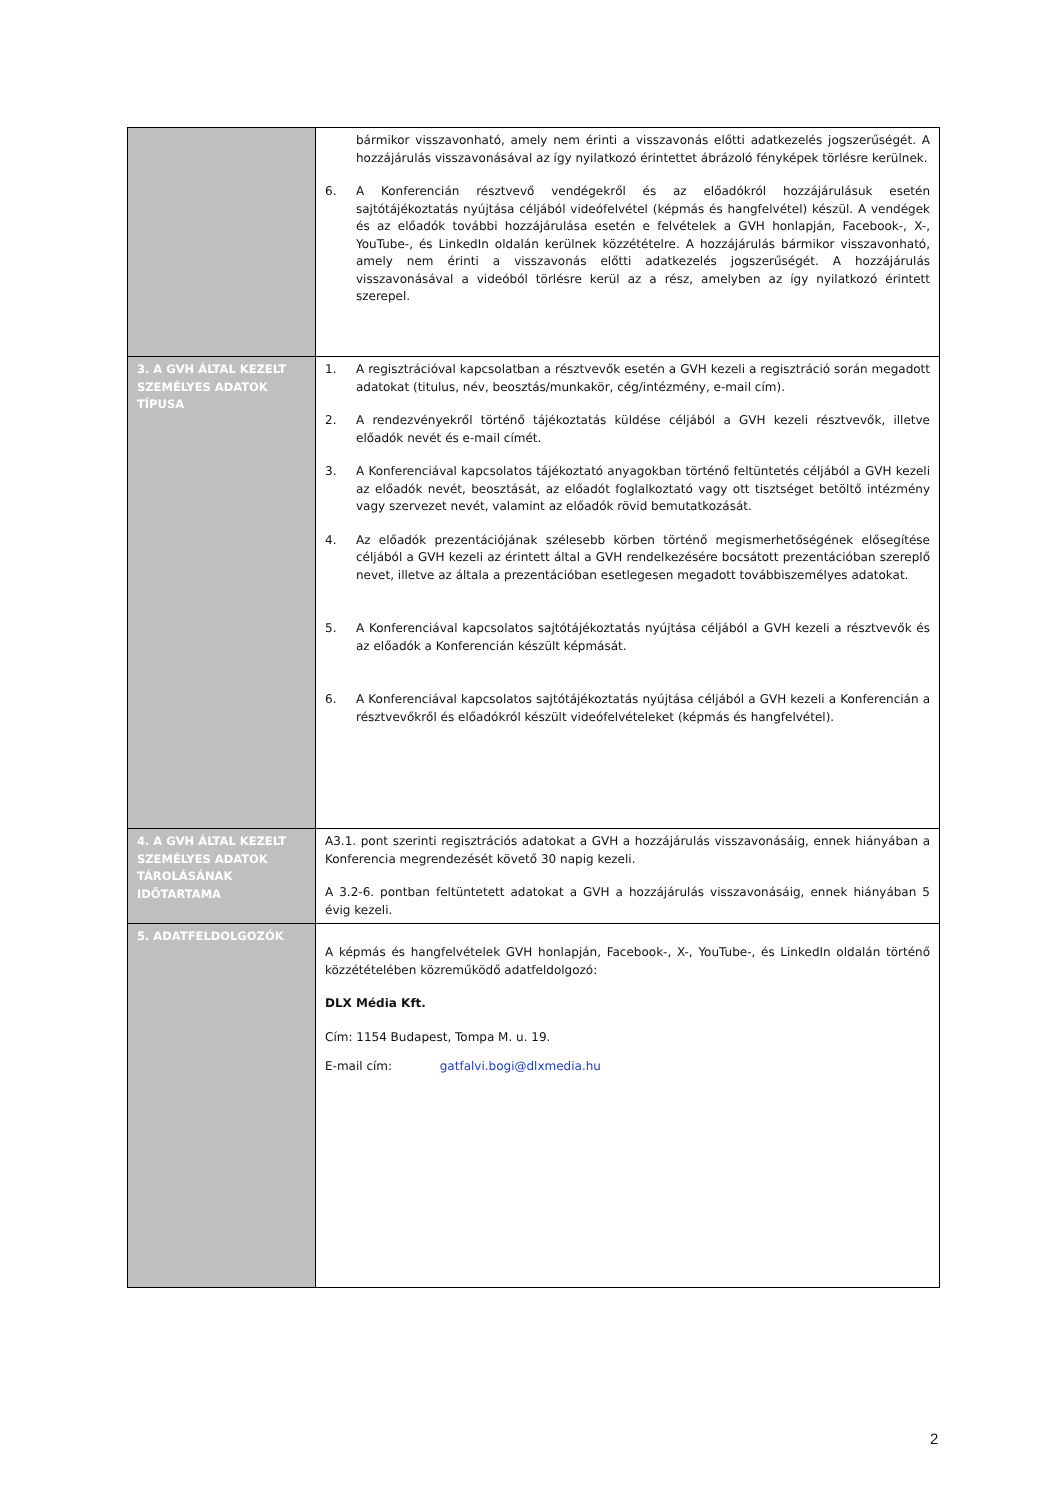| | bármikor visszavonható, amely nem érinti a visszavonás előtti adatkezelés jogszerűségét. A hozzájárulás visszavonásával az így nyilatkozó érintettet ábrázoló fényképek törlésre kerülnek. 6. A Konferencián résztvevő vendégekről és az előadókról hozzájárulásuk esetén sajtótájékoztatás nyújtása céljából videófelvétel (képmás és hangfelvétel) készül. A vendégek és az előadók további hozzájárulása esetén e felvételek a GVH honlapján, Facebook-, X-, YouTube-, és LinkedIn oldalán kerülnek közzétételre. A hozzájárulás bármikor visszavonható, amely nem érinti a visszavonás előtti adatkezelés jogszerűségét. A hozzájárulás visszavonásával a videóból törlésre kerül az a rész, amelyben az így nyilatkozó érintett szerepel. |
| 3. A GVH ÁLTAL KEZELT SZEMÉLYES ADATOK TÍPUSA | 1. A regisztrációval kapcsolatban a résztvevők esetén a GVH kezeli a regisztráció során megadott adatokat (titulus, név, beosztás/munkakör, cég/intézmény, e-mail cím). 2. A rendezvényekről történő tájékoztatás küldése céljából a GVH kezeli résztvevők, illetve előadók nevét és e-mail címét. 3. A Konferenciával kapcsolatos tájékoztató anyagokban történő feltüntetés céljából a GVH kezeli az előadók nevét, beosztását, az előadót foglalkoztató vagy ott tisztséget betöltő intézmény vagy szervezet nevét, valamint az előadók rövid bemutatkozását. 4. Az előadók prezentációjának szélesebb körben történő megismerhetőségének elősegítése céljából a GVH kezeli az érintett által a GVH rendelkezésére bocsátott prezentációban szereplő nevet, illetve az általa a prezentációban esetlegesen megadott továbbiszemélyes adatokat. 5. A Konferenciával kapcsolatos sajtótájékoztatás nyújtása céljából a GVH kezeli a résztvevők és az előadók a Konferencián készült képmását. 6. A Konferenciával kapcsolatos sajtótájékoztatás nyújtása céljából a GVH kezeli a Konferencián a résztvevőkről és előadókról készült videófelvételeket (képmás és hangfelvétel). |
| 4. A GVH ÁLTAL KEZELT SZEMÉLYES ADATOK TÁROLÁSÁNAK IDŐTARTAMA | A3.1. pont szerinti regisztrációs adatokat a GVH a hozzájárulás visszavonásáig, ennek hiányában a Konferencia megrendezését követő 30 napig kezeli. A 3.2-6. pontban feltüntetett adatokat a GVH a hozzájárulás visszavonásáig, ennek hiányában 5 évig kezeli. |
| 5. ADATFELDOLGOZÓK | A képmás és hangfelvételek GVH honlapján, Facebook-, X-, YouTube-, és LinkedIn oldalán történő közzétételében közreműködő adatfeldolgozó: DLX Média Kft. Cím: 1154 Budapest, Tompa M. u. 19. E-mail cím: gatfalvi.bogi@dlxmedia.hu |
2